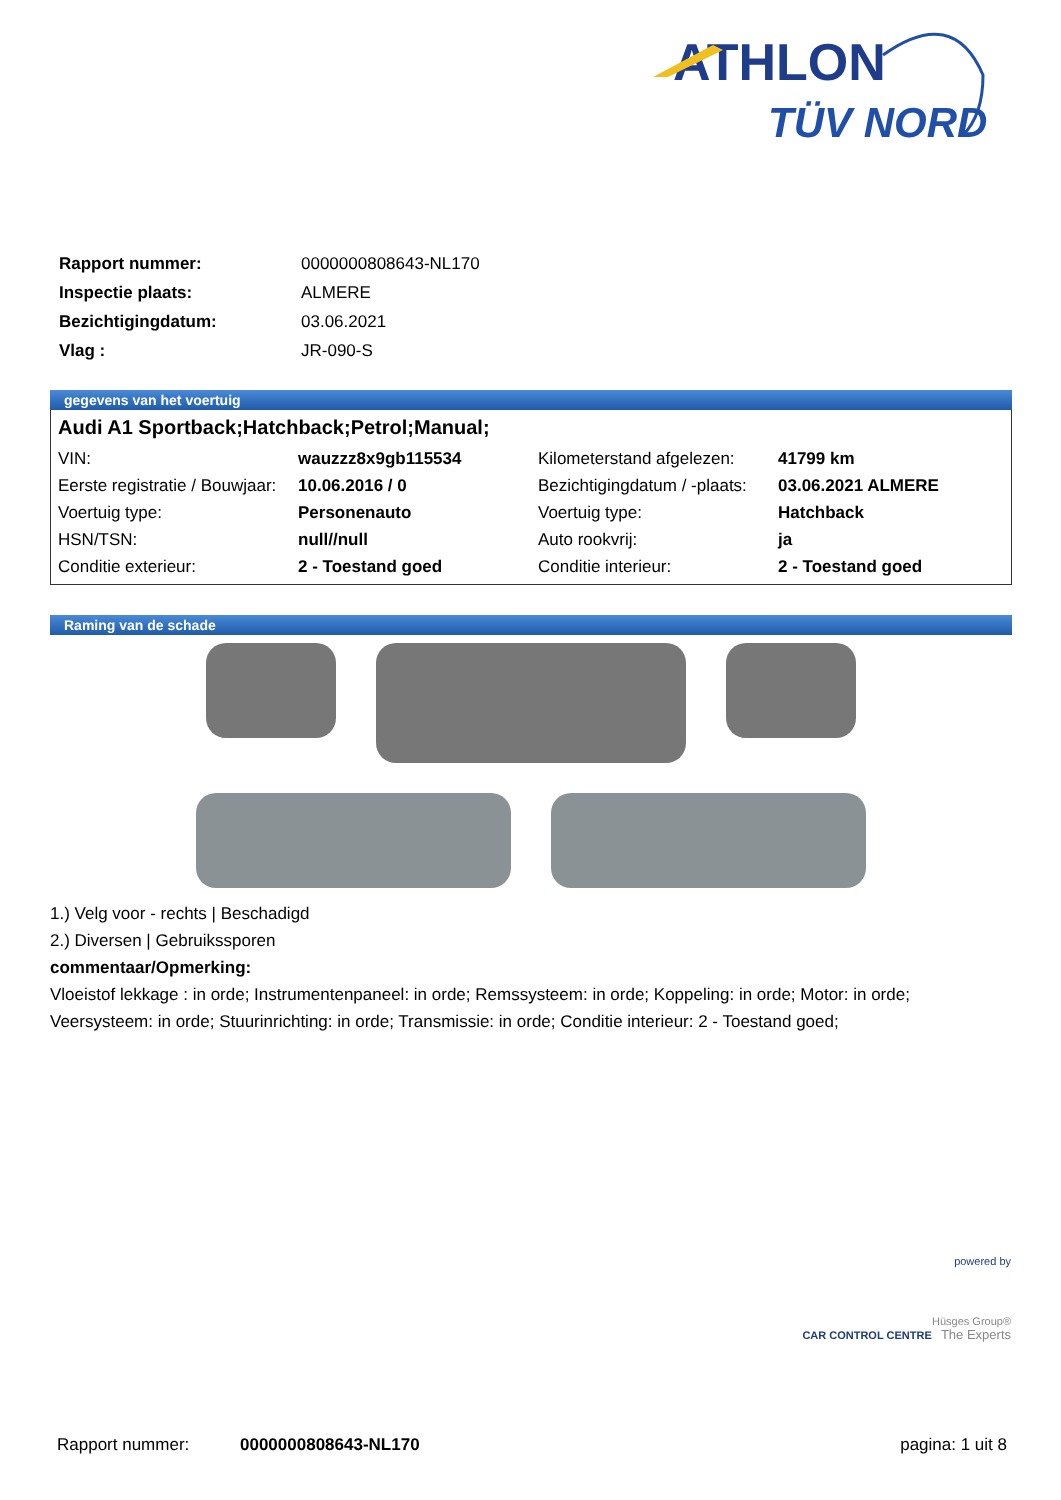ATHLON
TÜV NORD
| Rapport nummer: | 0000000808643-NL170 |
| Inspectie plaats: | ALMERE |
| Bezichtigingdatum: | 03.06.2021 |
| Vlag : | JR-090-S |
gegevens van het voertuig
Audi A1 Sportback;Hatchback;Petrol;Manual;
| VIN: | wauzzz8x9gb115534 | Kilometerstand afgelezen: | 41799 km |
| Eerste registratie / Bouwjaar: | 10.06.2016 / 0 | Bezichtigingdatum / -plaats: | 03.06.2021 ALMERE |
| Voertuig type: | Personenauto | Voertuig type: | Hatchback |
| HSN/TSN: | null//null | Auto rookvrij: | ja |
| Conditie exterieur: | 2 - Toestand goed | Conditie interieur: | 2 - Toestand goed |
Raming van de schade
1.) Velg voor - rechts | Beschadigd
2.) Diversen | Gebruikssporen
commentaar/Opmerking:
Vloeistof lekkage : in orde; Instrumentenpaneel: in orde; Remssysteem: in orde; Koppeling: in orde; Motor: in orde; Veersysteem: in orde; Stuurinrichting: in orde; Transmissie: in orde; Conditie interieur: 2 - Toestand goed;
powered by
Hüsges Group®
CAR CONTROL CENTRE The Experts
Rapport nummer: 0000000808643-NL170 pagina: 1 uit 8